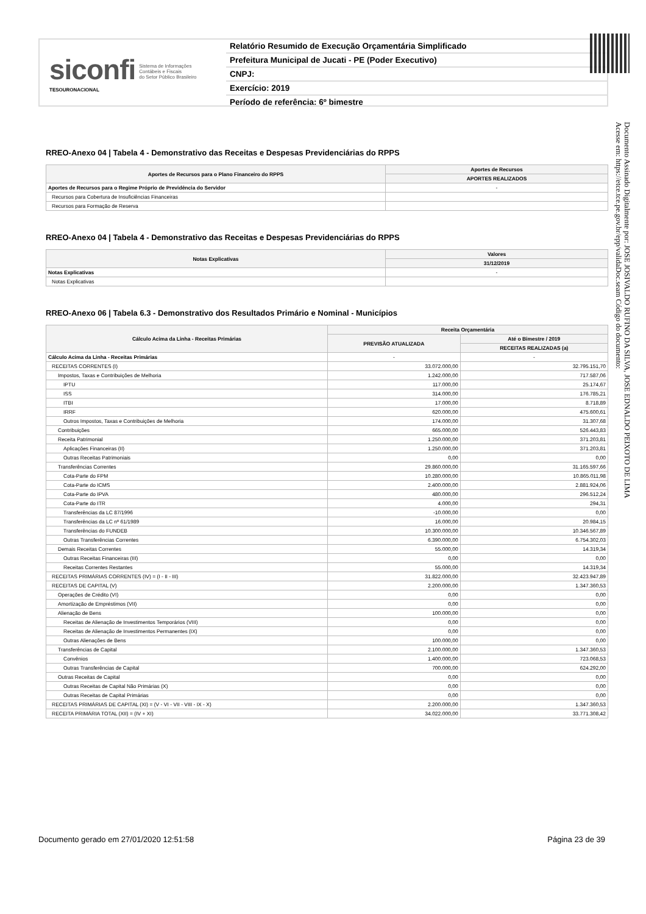siconfi Sistema de Informações
Contábeis e Fiscais
do Setor Público Brasileiro
TESOURONACIONAL
Relatório Resumido de Execução Orçamentária Simplificado
Prefeitura Municipal de Jucati - PE (Poder Executivo)
CNPJ:
Exercício: 2019
Período de referência: 6º bimestre
RREO-Anexo 04 | Tabela 4 - Demonstrativo das Receitas e Despesas Previdenciárias do RPPS
| Aportes de Recursos para o Plano Financeiro do RPPS | Aportes de Recursos |
| --- | --- |
| | APORTES REALIZADOS |
| Aportes de Recursos para o Regime Próprio de Previdência do Servidor | - |
| Recursos para Cobertura de Insuficiências Financeiras | |
| Recursos para Formação de Reserva | |
RREO-Anexo 04 | Tabela 4 - Demonstrativo das Receitas e Despesas Previdenciárias do RPPS
| Notas Explicativas | Valores |
| --- | --- |
| | 31/12/2019 |
| Notas Explicativas | - |
| Notas Explicativas | |
RREO-Anexo 06 | Tabela 6.3 - Demonstrativo dos Resultados Primário e Nominal - Municípios
| Cálculo Acima da Linha - Receitas Primárias | Receita Orçamentária | |
| --- | --- | --- |
| | PREVISÃO ATUALIZADA | Até o Bimestre / 2019 |
| | | RECEITAS REALIZADAS (a) |
| Cálculo Acima da Linha - Receitas Primárias | - | - |
| RECEITAS CORRENTES (I) | 33.072.000,00 | 32.795.151,70 |
| Impostos, Taxas e Contribuições de Melhoria | 1.242.000,00 | 717.587,06 |
| IPTU | 117.000,00 | 25.174,67 |
| ISS | 314.000,00 | 176.785,21 |
| ITBI | 17.000,00 | 8.718,89 |
| IRRF | 620.000,00 | 475.600,61 |
| Outros Impostos, Taxas e Contribuições de Melhoria | 174.000,00 | 31.307,68 |
| Contribuições | 665.000,00 | 526.443,83 |
| Receita Patrimonial | 1.250.000,00 | 371.203,81 |
| Aplicações Financeiras (II) | 1.250.000,00 | 371.203,81 |
| Outras Receitas Patrimoniais | 0,00 | 0,00 |
| Transferências Correntes | 29.860.000,00 | 31.165.597,66 |
| Cota-Parte do FPM | 10.280.000,00 | 10.865.011,98 |
| Cota-Parte do ICMS | 2.400.000,00 | 2.881.924,06 |
| Cota-Parte do IPVA | 480.000,00 | 296.512,24 |
| Cota-Parte do ITR | 4.000,00 | 294,31 |
| Transferências da LC 87/1996 | -10.000,00 | 0,00 |
| Transferências da LC nº 61/1989 | 16.000,00 | 20.984,15 |
| Transferências do FUNDEB | 10.300.000,00 | 10.346.567,89 |
| Outras Transferências Correntes | 6.390.000,00 | 6.754.302,03 |
| Demais Receitas Correntes | 55.000,00 | 14.319,34 |
| Outras Receitas Financeiras (III) | 0,00 | 0,00 |
| Receitas Correntes Restantes | 55.000,00 | 14.319,34 |
| RECEITAS PRIMÁRIAS CORRENTES (IV) = (I - II - III) | 31.822.000,00 | 32.423.947,89 |
| RECEITAS DE CAPITAL (V) | 2.200.000,00 | 1.347.360,53 |
| Operações de Crédito (VI) | 0,00 | 0,00 |
| Amortização de Empréstimos (VII) | 0,00 | 0,00 |
| Alienação de Bens | 100.000,00 | 0,00 |
| Receitas de Alienação de Investimentos Temporários (VIII) | 0,00 | 0,00 |
| Receitas de Alienação de Investimentos Permanentes (IX) | 0,00 | 0,00 |
| Outras Alienações de Bens | 100.000,00 | 0,00 |
| Transferências de Capital | 2.100.000,00 | 1.347.360,53 |
| Convênios | 1.400.000,00 | 723.068,53 |
| Outras Transferências de Capital | 700.000,00 | 624.292,00 |
| Outras Receitas de Capital | 0,00 | 0,00 |
| Outras Receitas de Capital Não Primárias (X) | 0,00 | 0,00 |
| Outras Receitas de Capital Primárias | 0,00 | 0,00 |
| RECEITAS PRIMÁRIAS DE CAPITAL (XI) = (V - VI - VII - VIII - IX - X) | 2.200.000,00 | 1.347.360,53 |
| RECEITA PRIMÁRIA TOTAL (XII) = (IV + XI) | 34.022.000,00 | 33.771.308,42 |
Documento Assinado Digitalmente por: JOSE JOSIVALDO RUFINO DA SILVA, JOSE EDNALDO PEIXOTO DE LIMA
Acesse em: https://etce.tce.pe.gov.br/epp/validaDoc.seam Código do documento:
Documento gerado em 27/01/2020 12:51:58 Página 23 de 39